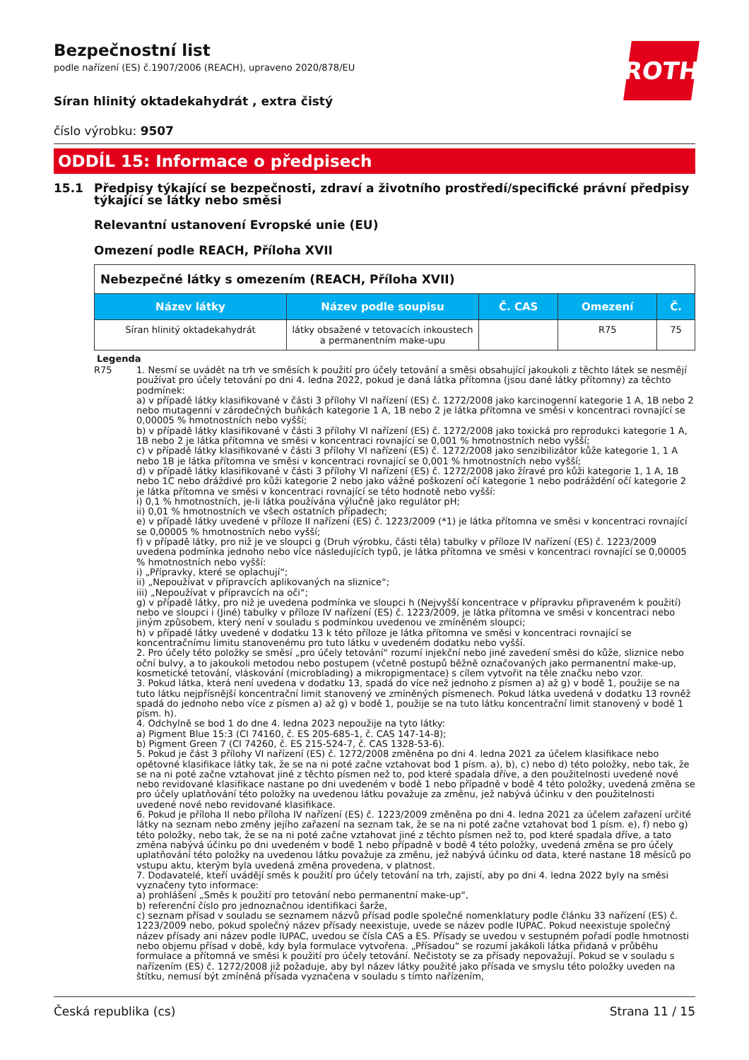Bezpečnostní list
podle nařízení (ES) č.1907/2006 (REACH), upraveno 2020/878/EU
ROTH
Síran hlinitý oktadekahydrát , extra čistý
číslo výrobku: 9507
ODDÍL 15: Informace o předpisech
15.1 Předpisy týkající se bezpečnosti, zdraví a životního prostředí/specifické právní předpisy týkající se látky nebo směsi
Relevantní ustanovení Evropské unie (EU)
Omezení podle REACH, Příloha XVII
| Nebezpečné látky s omezením (REACH, Příloha XVII) | | | | |
| --- | --- | --- | --- | --- |
| Název látky | Název podle soupisu | Č. CAS | Omezení | Č. |
| Síran hlinitý oktadekahydrát | látky obsažené v tetovacích inkoustech a permanentním make-upu | | R75 | 75 |
Legenda
R75 1. Nesmí se uvádět na trh ve směsích k použití pro účely tetování a směsi obsahující jakoukoli z těchto látek se nesmějí používat pro účely tetování po dni 4. ledna 2022, pokud je daná látka přítomna (jsou dané látky přítomny) za těchto podmínek:
a) v případě látky klasifikované v části 3 přílohy VI nařízení (ES) č. 1272/2008 jako karcinogenní kategorie 1 A, 1B nebo 2 nebo mutagenní v zárodečných buňkách kategorie 1 A, 1B nebo 2 je látka přítomna ve směsi v koncentraci rovnající se 0,00005 % hmotnostních nebo vyšší;
b) v případě látky klasifikované v části 3 přílohy VI nařízení (ES) č. 1272/2008 jako toxická pro reprodukci kategorie 1 A, 1B nebo 2 je látka přítomna ve směsi v koncentraci rovnající se 0,001 % hmotnostních nebo vyšší;
c) v případě látky klasifikované v části 3 přílohy VI nařízení (ES) č. 1272/2008 jako senzibilizátor kůže kategorie 1, 1 A nebo 1B je látka přítomna ve směsi v koncentraci rovnající se 0,001 % hmotnostních nebo vyšší;
d) v případě látky klasifikované v části 3 přílohy VI nařízení (ES) č. 1272/2008 jako žíravé pro kůži kategorie 1, 1 A, 1B nebo 1C nebo dráždivé pro kůži kategorie 2 nebo jako vážné poškození očí kategorie 1 nebo podráždění očí kategorie 2 je látka přítomna ve směsi v koncentraci rovnající se této hodnotě nebo vyšší:
i) 0,1 % hmotnostních, je-li látka používána výlučně jako regulátor pH;
ii) 0,01 % hmotnostních ve všech ostatních případech;
e) v případě látky uvedené v příloze II nařízení (ES) č. 1223/2009 (*1) je látka přítomna ve směsi v koncentraci rovnající se 0,00005 % hmotnostních nebo vyšší;
f) v případě látky, pro niž je ve sloupci g (Druh výrobku, části těla) tabulky v příloze IV nařízení (ES) č. 1223/2009 uvedena podmínka jednoho nebo více následujících typů, je látka přítomna ve směsi v koncentraci rovnající se 0,00005 % hmotnostních nebo vyšší:
i) „Přípravky, které se oplachují“;
ii) „Nepoužívat v přípravcích aplikovaných na sliznice“;
iii) „Nepoužívat v přípravcích na oči“;
g) v případě látky, pro niž je uvedena podmínka ve sloupci h (Nejvyšší koncentrace v přípravku připraveném k použití) nebo ve sloupci i (Jiné) tabulky v příloze IV nařízení (ES) č. 1223/2009, je látka přítomna ve směsi v koncentraci nebo jiným způsobem, který není v souladu s podmínkou uvedenou ve zmíněném sloupci;
h) v případě látky uvedené v dodatku 13 k této příloze je látka přítomna ve směsi v koncentraci rovnající se koncentračnímu limitu stanovenému pro tuto látku v uvedeném dodatku nebo vyšší.
2. Pro účely této položky se směsí „pro účely tetování“ rozumí injekční nebo jiné zavedení směsi do kůže, sliznice nebo oční bulvy, a to jakoukoli metodou nebo postupem (včetně postupů běžně označovaných jako permanentní make-up, kosmetické tetování, vláskování (microblading) a mikropigmentace) s cílem vytvořit na těle značku nebo vzor.
3. Pokud látka, která není uvedena v dodatku 13, spadá do více než jednoho z písmen a) až g) v bodě 1, použije se na tuto látku nejpřísnější koncentrační limit stanovený ve zmíněných písmenech. Pokud látka uvedená v dodatku 13 rovněž spadá do jednoho nebo více z písmen a) až g) v bodě 1, použije se na tuto látku koncentrační limit stanovený v bodě 1 písm. h).
4. Odchylně se bod 1 do dne 4. ledna 2023 nepoužije na tyto látky:
a) Pigment Blue 15:3 (CI 74160, č. ES 205-685-1, č. CAS 147-14-8);
b) Pigment Green 7 (CI 74260, č. ES 215-524-7, č. CAS 1328-53-6).
5. Pokud je část 3 přílohy VI nařízení (ES) č. 1272/2008 změněna po dni 4. ledna 2021 za účelem klasifikace nebo opětovné klasifikace látky tak, že se na ni poté začne vztahovat bod 1 písm. a), b), c) nebo d) této položky, nebo tak, že se na ni poté začne vztahovat jiné z těchto písmen než to, pod které spadala dříve, a den použitelnosti uvedené nové nebo revidované klasifikace nastane po dni uvedeném v bodě 1 nebo případně v bodě 4 této položky, uvedená změna se pro účely uplatňování této položky na uvedenou látku považuje za změnu, jež nabývá účinku v den použitelnosti uvedené nové nebo revidované klasifikace.
6. Pokud je příloha II nebo příloha IV nařízení (ES) č. 1223/2009 změněna po dni 4. ledna 2021 za účelem zařazení určité látky na seznam nebo změny jejího zařazení na seznam tak, že se na ni poté začne vztahovat bod 1 písm. e), f) nebo g) této položky, nebo tak, že se na ni poté začne vztahovat jiné z těchto písmen než to, pod které spadala dříve, a tato změna nabývá účinku po dni uvedeném v bodě 1 nebo případně v bodě 4 této položky, uvedená změna se pro účely uplatňování této položky na uvedenou látku považuje za změnu, jež nabývá účinku od data, které nastane 18 měsíců po vstupu aktu, kterým byla uvedená změna provedena, v platnost.
7. Dodavatelé, kteří uvádějí směs k použití pro účely tetování na trh, zajistí, aby po dni 4. ledna 2022 byly na směsi vyznačeny tyto informace:
a) prohlášení „Směs k použití pro tetování nebo permanentní make-up“,
b) referenční číslo pro jednoznačnou identifikaci šarže,
c) seznam přísad v souladu se seznamem názvů přísad podle společné nomenklatury podle článku 33 nařízení (ES) č. 1223/2009 nebo, pokud společný název přísady neexistuje, uvede se název podle IUPAC. Pokud neexistuje společný název přísady ani název podle IUPAC, uvedou se čísla CAS a ES. Přísady se uvedou v sestupném pořadí podle hmotnosti nebo objemu přísad v době, kdy byla formulace vytvořena. „Přísadou“ se rozumí jakákoli látka přidaná v průběhu formulace a přítomná ve směsi k použití pro účely tetování. Nečistoty se za přísady nepovažují. Pokud se v souladu s nařízením (ES) č. 1272/2008 již požaduje, aby byl název látky použité jako přísada ve smyslu této položky uveden na štítku, nemusí být zmíněná přísada vyznačena v souladu s tímto nařízením,
Česká republika (cs) Strana 11 / 15